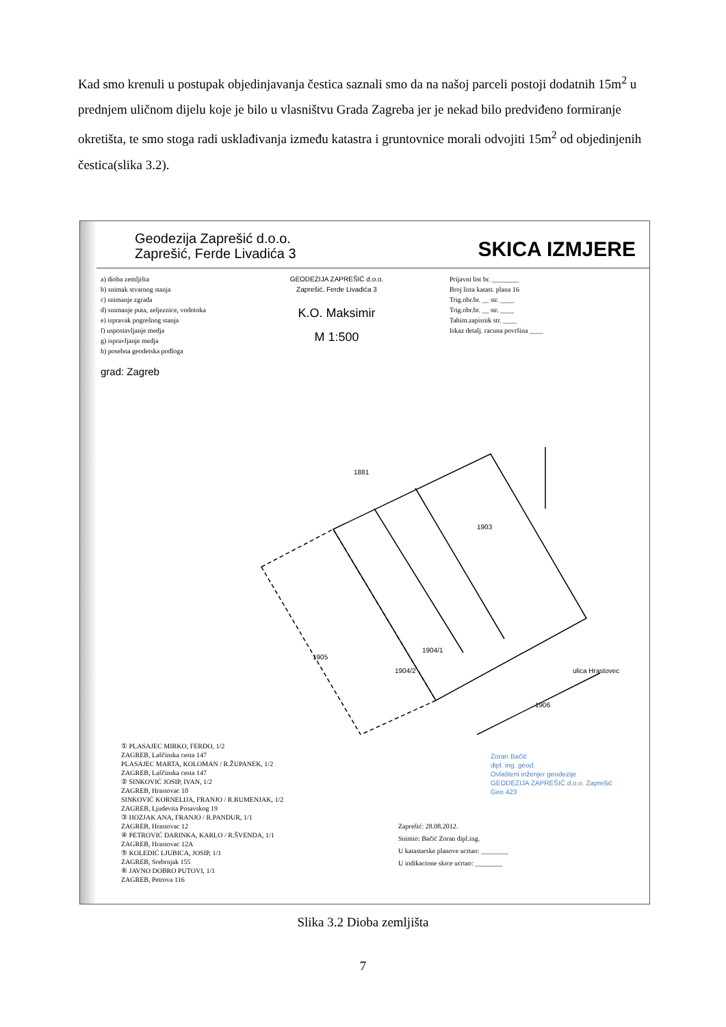Kad smo krenuli u postupak objedinjavanja čestica saznali smo da na našoj parceli postoji dodatnih 15m<sup>2</sup> u prednjem uličnom dijelu koje je bilo u vlasništvu Grada Zagreba jer je nekad bilo predviđeno formiranje okretišta, te smo stoga radi usklađivanja između katastra i gruntovnice morali odvojiti 15m<sup>2</sup> od objedinjenih čestica(slika 3.2).
Geodezija Zaprešić d.o.o.
Zaprešić, Ferde Livadića 3
SKICA IZMJERE
a) dioba zemljišta
b) snimak stvarnog stanja
c) snimanje zgrada
d) snimanje puta, zeljeznice, vodotoka
e) ispravak pogrešnog stanja
f) uspostavljanje medja
g) ispravljanje medja
h) posebna geodetska podloga
grad: Zagreb
GEODEZIJA ZAPREŠIĆ d.o.o.
Zaprešić, Ferde Livadića 3
K.O. Maksimir
M 1:500
Prijavni list br. ________
Broj lista katast. plana 16
Trig.obr.br. __ str. ____
Trig.obr.br. __ str. ____
Tahim.zapisnik str. ____
Iskaz detalj. racuna površina ____
1881
1903
1904/1
1904/2
1905
1906
ulica Hrastovec
① PLASAJEC MIRKO, FERDO, 1/2
ZAGREB, Laščinska cesta 147
PLASAJEC MARTA, KOLOMAN / R.ŽUPANEK, 1/2
ZAGREB, Laščinska cesta 147
② SINKOVIĆ JOSIP, IVAN, 1/2
ZAGREB, Hrastovac 10
SINKOVIĆ KORNELIJA, FRANJO / R.RUMENJAK, 1/2
ZAGREB, Ljudevita Posavskog 19
③ HOZJAK ANA, FRANJO / R.PANDUR, 1/1
ZAGREB, Hrastovac 12
④ PETROVIĆ DARINKA, KARLO / R.ŠVENDA, 1/1
ZAGREB, Hrastovac 12A
⑤ KOLEDIĆ LJUBICA, JOSIP, 1/1
ZAGREB, Srebrnjak 155
⑥ JAVNO DOBRO PUTOVI, 1/1
ZAGREB, Petrova 116
Zoran Bačić
dipl. ing. geod.
Ovlašteni inženjer geodezije
GEODEZIJA ZAPREŠIĆ d.o.o. Zaprešić
Geo 423
Zaprešić: 28.08.2012.
Snimio: Bačić Zoran dipl.ing.
U katastarske planove ucrtao: ________
U indikacione skice ucrtao: ________
Slika 3.2 Dioba zemljišta
7